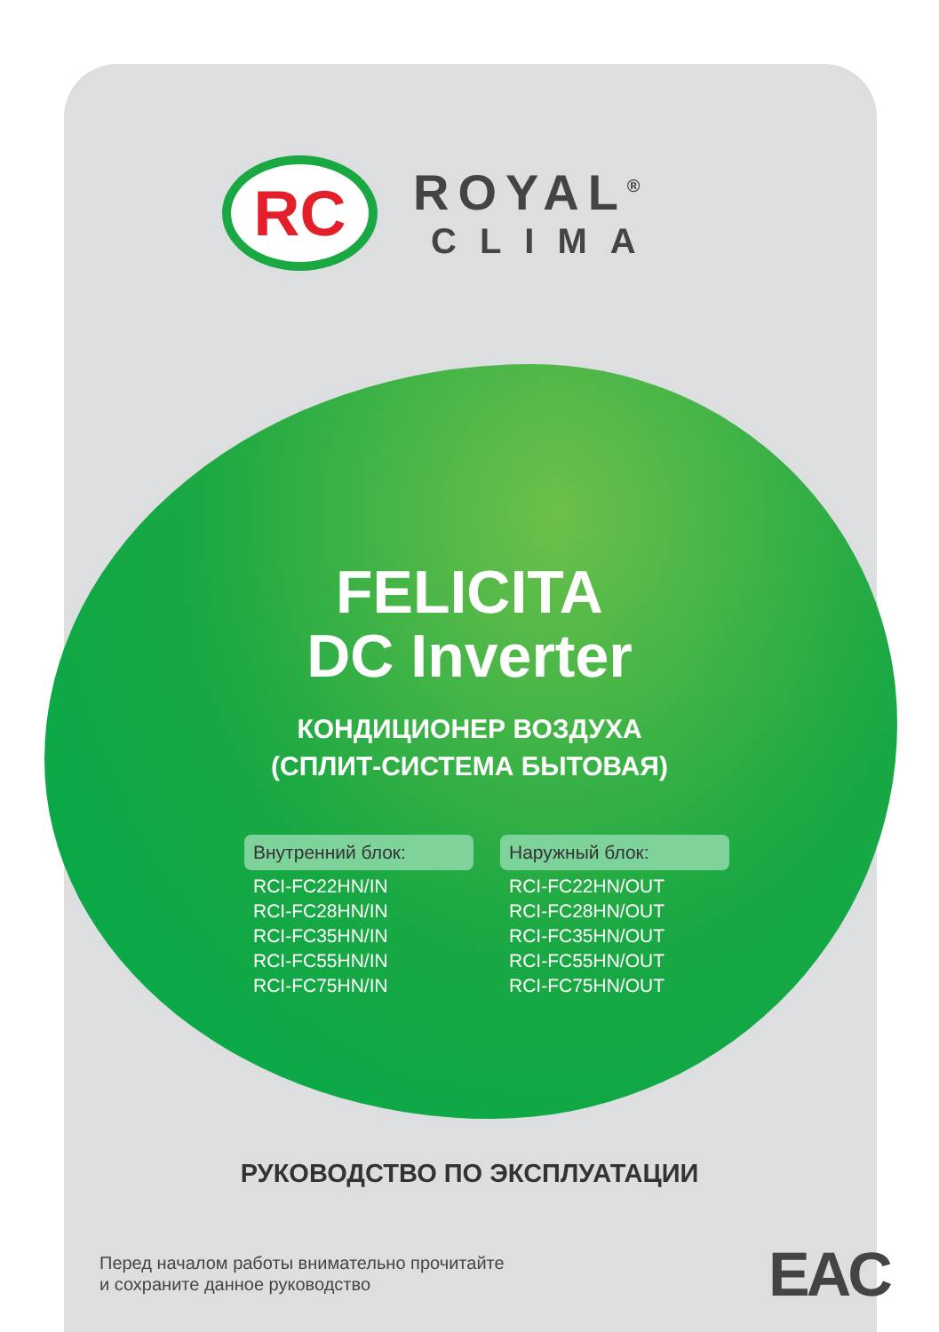RC
ROYAL<sup>®</sup>
CLIMA
FELICITA
DC Inverter
КОНДИЦИОНЕР ВОЗДУХА
(СПЛИТ-СИСТЕМА БЫТОВАЯ)
Внутренний блок:
RCI-FC22HN/IN
RCI-FC28HN/IN
RCI-FC35HN/IN
RCI-FC55HN/IN
RCI-FC75HN/IN
Наружный блок:
RCI-FC22HN/OUT
RCI-FC28HN/OUT
RCI-FC35HN/OUT
RCI-FC55HN/OUT
RCI-FC75HN/OUT
РУКОВОДСТВО ПО ЭКСПЛУАТАЦИИ
Перед началом работы внимательно прочитайте
и сохраните данное руководство
EAC